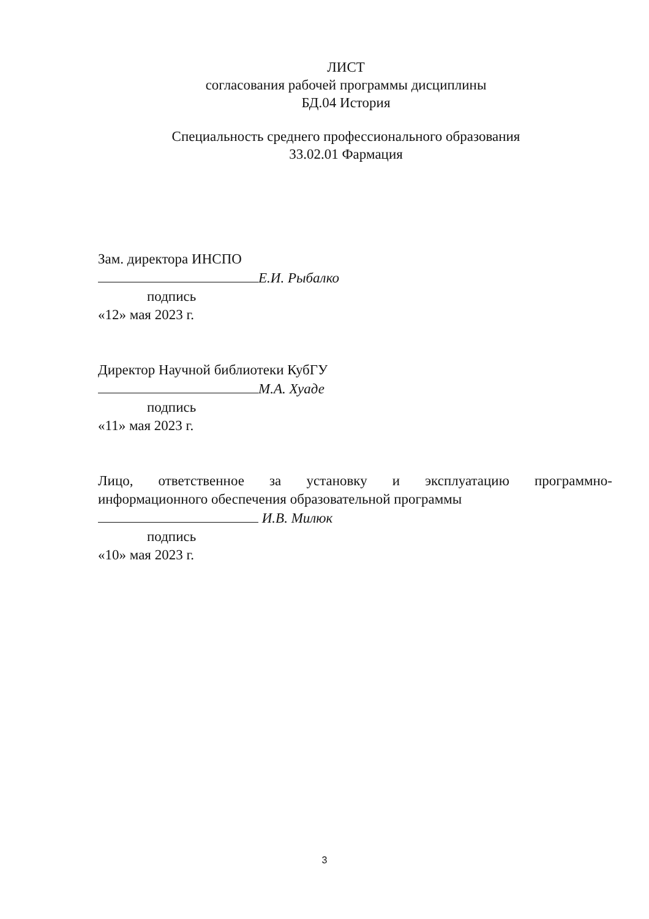ЛИСТ
согласования рабочей программы дисциплины
БД.04 История
Специальность среднего профессионального образования
33.02.01 Фармация
Зам. директора ИНСПО
Е.И. Рыбалко
подпись
«12» мая 2023 г.
Директор Научной библиотеки КубГУ
М.А. Хуаде
подпись
«11» мая 2023 г.
Лицо, ответственное за установку и эксплуатацию программно-
информационного обеспечения образовательной программы
И.В. Милюк
подпись
«10» мая 2023 г.
3